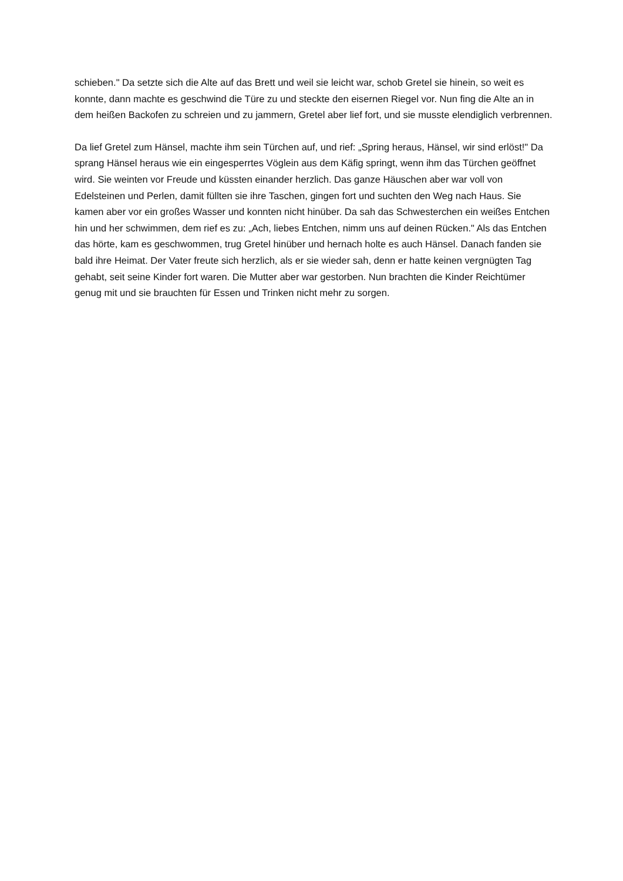schieben." Da setzte sich die Alte auf das Brett und weil sie leicht war, schob Gretel sie hinein, so weit es konnte, dann machte es geschwind die Türe zu und steckte den eisernen Riegel vor. Nun fing die Alte an in dem heißen Backofen zu schreien und zu jammern, Gretel aber lief fort, und sie musste elendiglich verbrennen.
Da lief Gretel zum Hänsel, machte ihm sein Türchen auf, und rief: „Spring heraus, Hänsel, wir sind erlöst!" Da sprang Hänsel heraus wie ein eingesperrtes Vöglein aus dem Käfig springt, wenn ihm das Türchen geöffnet wird. Sie weinten vor Freude und küssten einander herzlich. Das ganze Häuschen aber war voll von Edelsteinen und Perlen, damit füllten sie ihre Taschen, gingen fort und suchten den Weg nach Haus. Sie kamen aber vor ein großes Wasser und konnten nicht hinüber. Da sah das Schwesterchen ein weißes Entchen hin und her schwimmen, dem rief es zu: „Ach, liebes Entchen, nimm uns auf deinen Rücken." Als das Entchen das hörte, kam es geschwommen, trug Gretel hinüber und hernach holte es auch Hänsel. Danach fanden sie bald ihre Heimat. Der Vater freute sich herzlich, als er sie wieder sah, denn er hatte keinen vergnügten Tag gehabt, seit seine Kinder fort waren. Die Mutter aber war gestorben. Nun brachten die Kinder Reichtümer genug mit und sie brauchten für Essen und Trinken nicht mehr zu sorgen.